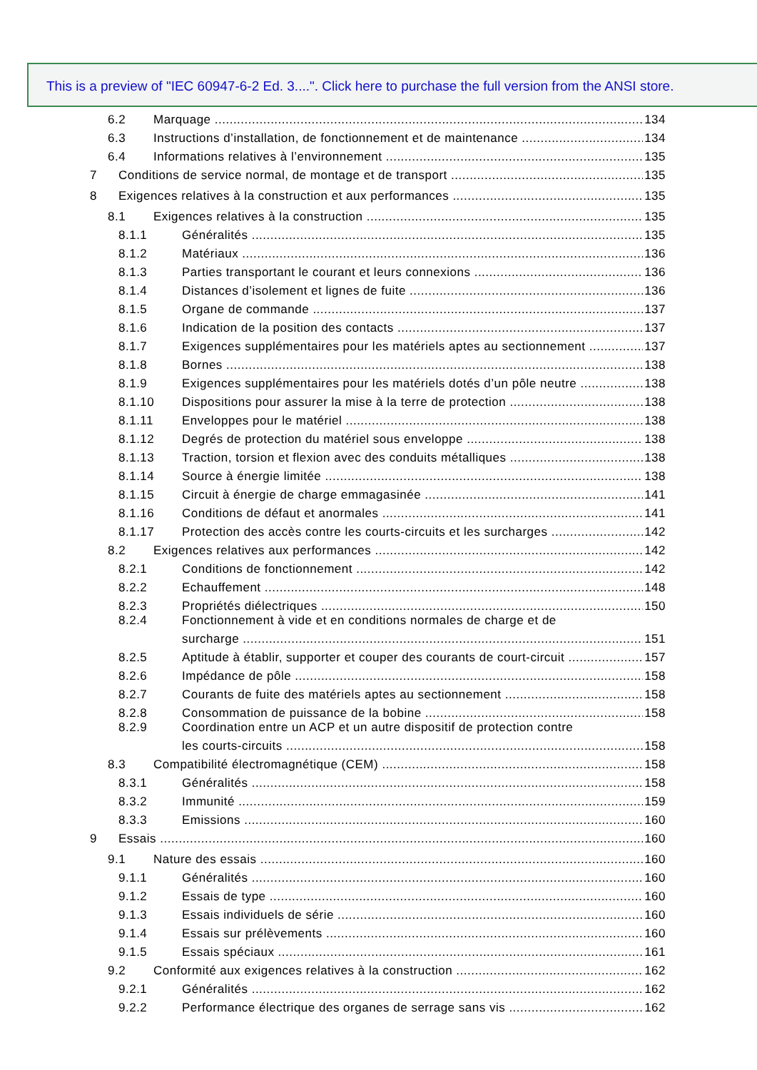This is a preview of "IEC 60947-6-2 Ed. 3....". Click here to purchase the full version from the ANSI store.
6.2 Marquage 134
6.3 Instructions d’installation, de fonctionnement et de maintenance 134
6.4 Informations relatives à l’environnement 135
7 Conditions de service normal, de montage et de transport 135
8 Exigences relatives à la construction et aux performances 135
8.1 Exigences relatives à la construction 135
8.1.1 Généralités 135
8.1.2 Matériaux 136
8.1.3 Parties transportant le courant et leurs connexions 136
8.1.4 Distances d’isolement et lignes de fuite 136
8.1.5 Organe de commande 137
8.1.6 Indication de la position des contacts 137
8.1.7 Exigences supplémentaires pour les matériels aptes au sectionnement 137
8.1.8 Bornes 138
8.1.9 Exigences supplémentaires pour les matériels dotés d’un pôle neutre 138
8.1.10 Dispositions pour assurer la mise à la terre de protection 138
8.1.11 Enveloppes pour le matériel 138
8.1.12 Degrés de protection du matériel sous enveloppe 138
8.1.13 Traction, torsion et flexion avec des conduits métalliques 138
8.1.14 Source à énergie limitée 138
8.1.15 Circuit à énergie de charge emmagasinée 141
8.1.16 Conditions de défaut et anormales 141
8.1.17 Protection des accès contre les courts-circuits et les surcharges 142
8.2 Exigences relatives aux performances 142
8.2.1 Conditions de fonctionnement 142
8.2.2 Echauffement 148
8.2.3 Propriétés diélectriques 150
8.2.4 Fonctionnement à vide et en conditions normales de charge et de
surcharge 151
8.2.5 Aptitude à établir, supporter et couper des courants de court-circuit 157
8.2.6 Impédance de pôle 158
8.2.7 Courants de fuite des matériels aptes au sectionnement 158
8.2.8 Consommation de puissance de la bobine 158
8.2.9 Coordination entre un ACP et un autre dispositif de protection contre
les courts-circuits 158
8.3 Compatibilité électromagnétique (CEM) 158
8.3.1 Généralités 158
8.3.2 Immunité 159
8.3.3 Emissions 160
9 Essais 160
9.1 Nature des essais 160
9.1.1 Généralités 160
9.1.2 Essais de type 160
9.1.3 Essais individuels de série 160
9.1.4 Essais sur prélèvements 160
9.1.5 Essais spéciaux 161
9.2 Conformité aux exigences relatives à la construction 162
9.2.1 Généralités 162
9.2.2 Performance électrique des organes de serrage sans vis 162